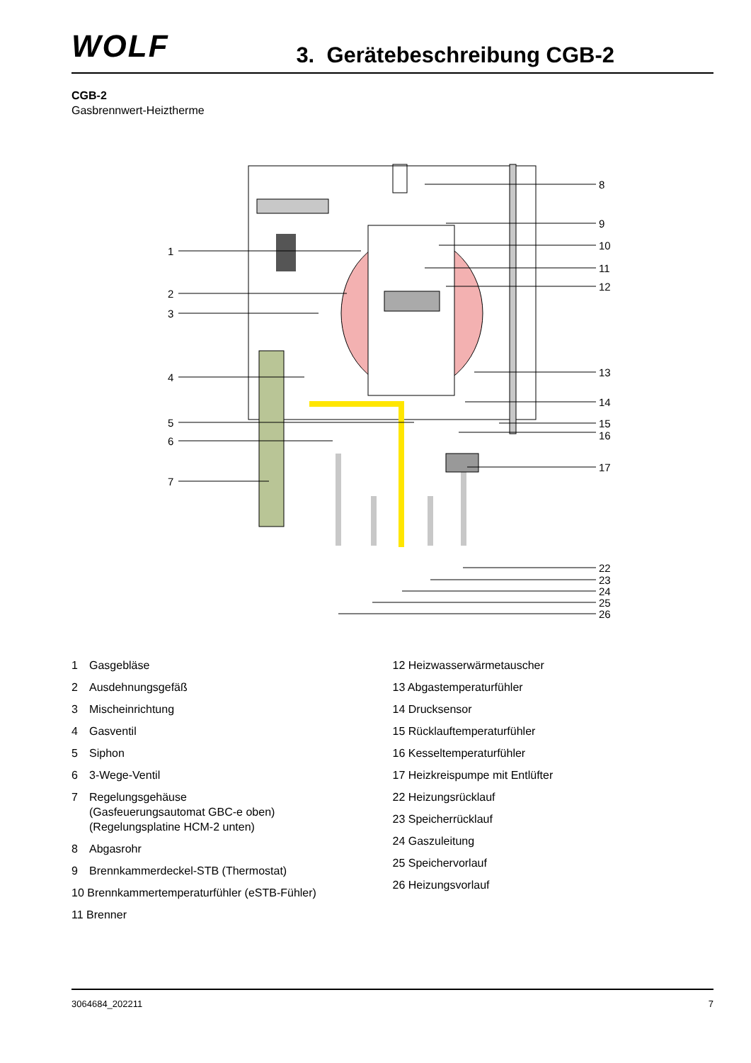WOLF
3. Gerätebeschreibung CGB-2
CGB-2
Gasbrennwert-Heiztherme
1
2
3
4
5
6
7
8
9
10
11
12
13
14
15
16
17
22
23
24
25
26
1 Gasgebläse
2 Ausdehnungsgefäß
3 Mischeinrichtung
4 Gasventil
5 Siphon
6 3-Wege-Ventil
7 Regelungsgehäuse
(Gasfeuerungsautomat GBC-e oben)
(Regelungsplatine HCM-2 unten)
8 Abgasrohr
9 Brennkammerdeckel-STB (Thermostat)
10 Brennkammertemperaturfühler (eSTB-Fühler)
11 Brenner
12 Heizwasserwärmetauscher
13 Abgastemperaturfühler
14 Drucksensor
15 Rücklauftemperaturfühler
16 Kesseltemperaturfühler
17 Heizkreispumpe mit Entlüfter
22 Heizungsrücklauf
23 Speicherrücklauf
24 Gaszuleitung
25 Speichervorlauf
26 Heizungsvorlauf
3064684_202211 7